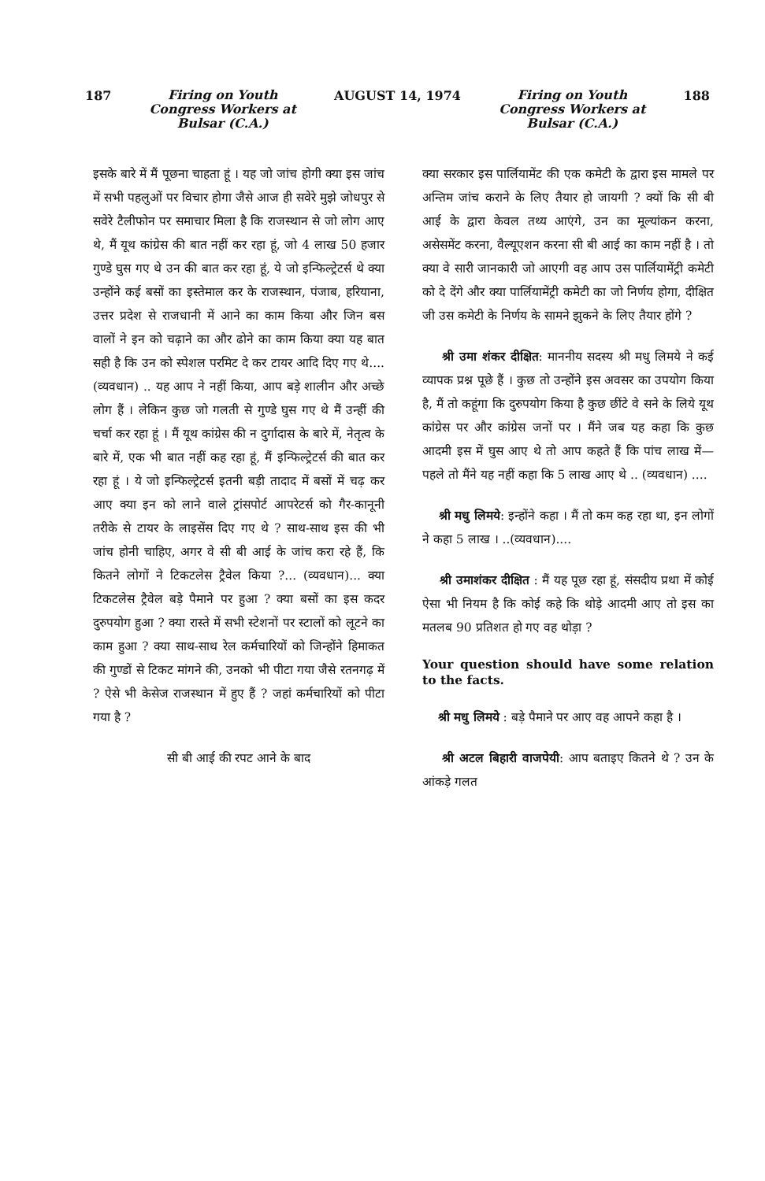187 Firing on Youth
Congress Workers at
Bulsar (C.A.) AUGUST 14, 1974 Firing on Youth
Congress Workers at
Bulsar (C.A.) 188
इसके बारे में मैं पूछना चाहता हूं । यह जो जांच होगी क्या इस जांच में सभी पहलुओं पर विचार होगा जैसे आज ही सवेरे मुझे जोधपुर से सवेरे टैलीफोन पर समाचार मिला है कि राजस्थान से जो लोग आए थे, मैं यूथ कांग्रेस की बात नहीं कर रहा हूं, जो 4 लाख 50 हजार गुण्डे घुस गए थे उन की बात कर रहा हूं, ये जो इन्फिल्ट्रेटर्स थे क्या उन्होंने कई बसों का इस्तेमाल कर के राजस्थान, पंजाब, हरियाना, उत्तर प्रदेश से राजधानी में आने का काम किया और जिन बस वालों ने इन को चढ़ाने का और ढोने का काम किया क्या यह बात सही है कि उन को स्पेशल परमिट दे कर टायर आदि दिए गए थे.... (व्यवधान) .. यह आप ने नहीं किया, आप बड़े शालीन और अच्छे लोग हैं । लेकिन कुछ जो गलती से गुण्डे घुस गए थे मैं उन्हीं की चर्चा कर रहा हूं । मैं यूथ कांग्रेस की न दुर्गादास के बारे में, नेतृत्व के बारे में, एक भी बात नहीं कह रहा हूं, मैं इन्फिल्ट्रेटर्स की बात कर रहा हूं । ये जो इन्फिल्ट्रेटर्स इतनी बड़ी तादाद में बसों में चढ़ कर आए क्या इन को लाने वाले ट्रांसपोर्ट आपरेटर्स को गैर-कानूनी तरीके से टायर के लाइसेंस दिए गए थे ? साथ-साथ इस की भी जांच होनी चाहिए, अगर वे सी बी आई के जांच करा रहे हैं, कि कितने लोगों ने टिकटलेस ट्रैवेल किया ?... (व्यवधान)... क्या टिकटलेस ट्रैवेल बड़े पैमाने पर हुआ ? क्या बसों का इस कदर दुरुपयोग हुआ ? क्या रास्ते में सभी स्टेशनों पर स्टालों को लूटने का काम हुआ ? क्या साथ-साथ रेल कर्मचारियों को जिन्होंने हिमाकत की गुण्डों से टिकट मांगने की, उनको भी पीटा गया जैसे रतनगढ़ में ? ऐसे भी केसेज राजस्थान में हुए हैं ? जहां कर्मचारियों को पीटा गया है ?
सी बी आई की रपट आने के बाद
क्या सरकार इस पार्लियामेंट की एक कमेटी के द्वारा इस मामले पर अन्तिम जांच कराने के लिए तैयार हो जायगी ? क्यों कि सी बी आई के द्वारा केवल तथ्य आएंगे, उन का मूल्यांकन करना, असेसमेंट करना, वैल्यूएशन करना सी बी आई का काम नहीं है । तो क्या वे सारी जानकारी जो आएगी वह आप उस पार्लियामेंट्री कमेटी को दे देंगे और क्या पार्लियामेंट्री कमेटी का जो निर्णय होगा, दीक्षित जी उस कमेटी के निर्णय के सामने झुकने के लिए तैयार होंगे ?
श्री उमा शंकर दीक्षित: माननीय सदस्य श्री मधु लिमये ने कई व्यापक प्रश्न पूछे हैं । कुछ तो उन्होंने इस अवसर का उपयोग किया है, मैं तो कहूंगा कि दुरुपयोग किया है कुछ छींटे वे सने के लिये यूथ कांग्रेस पर और कांग्रेस जनों पर । मैंने जब यह कहा कि कुछ आदमी इस में घुस आए थे तो आप कहते हैं कि पांच लाख में—पहले तो मैंने यह नहीं कहा कि 5 लाख आए थे .. (व्यवधान) ....
श्री मधु लिमये: इन्होंने कहा । मैं तो कम कह रहा था, इन लोगों ने कहा 5 लाख । ..(व्यवधान)....
श्री उमाशंकर दीक्षित : मैं यह पूछ रहा हूं, संसदीय प्रथा में कोई ऐसा भी नियम है कि कोई कहे कि थोड़े आदमी आए तो इस का मतलब 90 प्रतिशत हो गए वह थोड़ा ?
Your question should have some relation to the facts.
श्री मधु लिमये : बड़े पैमाने पर आए वह आपने कहा है ।
श्री अटल बिहारी वाजपेयी: आप बताइए कितने थे ? उन के आंकड़े गलत